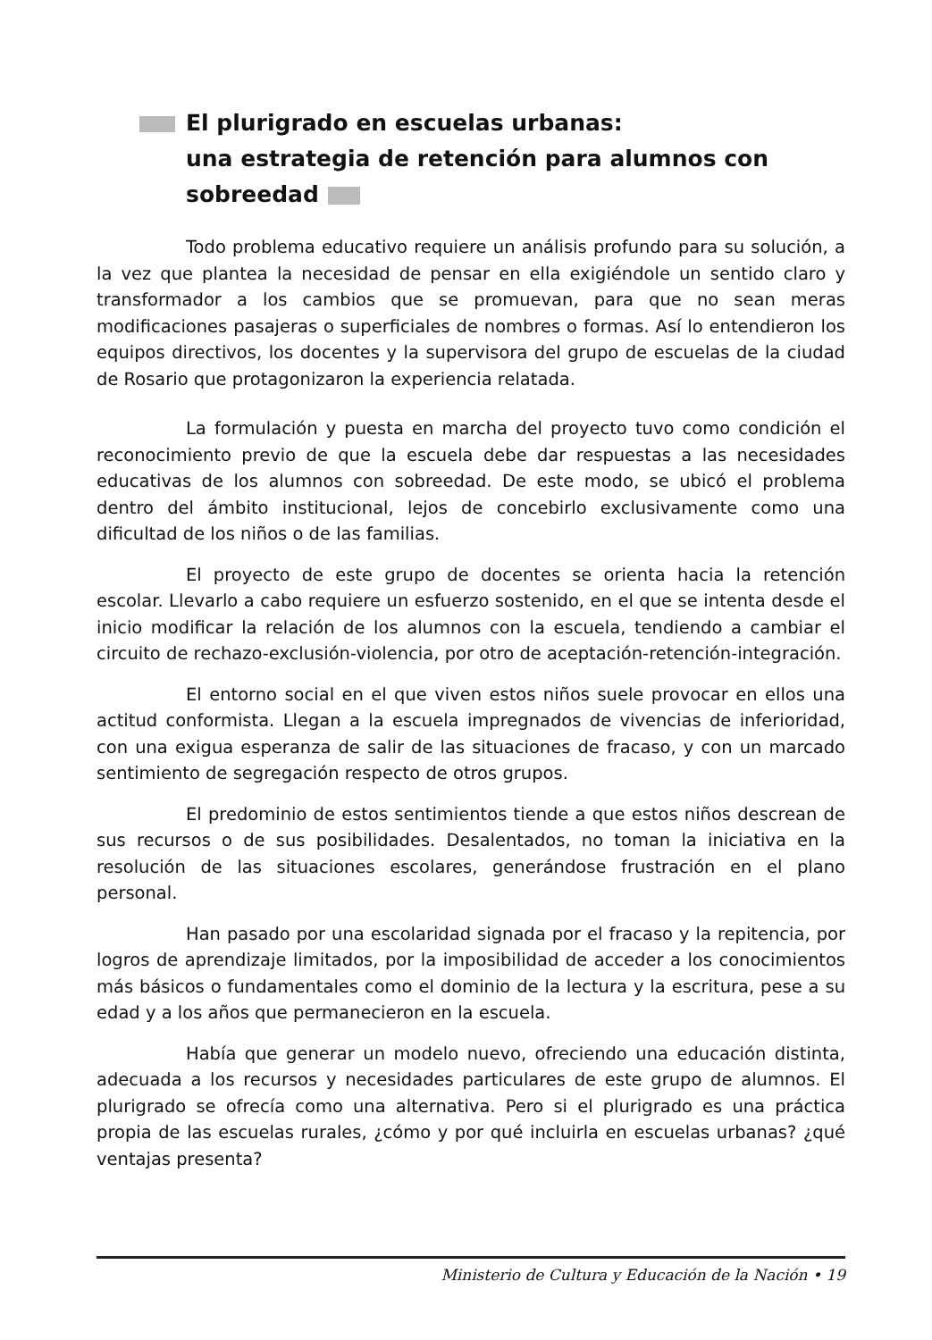El plurigrado en escuelas urbanas:
una estrategia de retención para alumnos con sobreedad
Todo problema educativo requiere un análisis profundo para su solución, a la vez que plantea la necesidad de pensar en ella exigiéndole un sentido claro y transformador a los cambios que se promuevan, para que no sean meras modificaciones pasajeras o superficiales de nombres o formas. Así lo entendieron los equipos directivos, los docentes y la supervisora del grupo de escuelas de la ciudad de Rosario que protagonizaron la experiencia relatada.
La formulación y puesta en marcha del proyecto tuvo como condición el reconocimiento previo de que la escuela debe dar respuestas a las necesidades educativas de los alumnos con sobreedad. De este modo, se ubicó el problema dentro del ámbito institucional, lejos de concebirlo exclusivamente como una dificultad de los niños o de las familias.
El proyecto de este grupo de docentes se orienta hacia la retención escolar. Llevarlo a cabo requiere un esfuerzo sostenido, en el que se intenta desde el inicio modificar la relación de los alumnos con la escuela, tendiendo a cambiar el circuito de rechazo-exclusión-violencia, por otro de aceptación-retención-integración.
El entorno social en el que viven estos niños suele provocar en ellos una actitud conformista. Llegan a la escuela impregnados de vivencias de inferioridad, con una exigua esperanza de salir de las situaciones de fracaso, y con un marcado sentimiento de segregación respecto de otros grupos.
El predominio de estos sentimientos tiende a que estos niños descrean de sus recursos o de sus posibilidades. Desalentados, no toman la iniciativa en la resolución de las situaciones escolares, generándose frustración en el plano personal.
Han pasado por una escolaridad signada por el fracaso y la repitencia, por logros de aprendizaje limitados, por la imposibilidad de acceder a los conocimientos más básicos o fundamentales como el dominio de la lectura y la escritura, pese a su edad y a los años que permanecieron en la escuela.
Había que generar un modelo nuevo, ofreciendo una educación distinta, adecuada a los recursos y necesidades particulares de este grupo de alumnos. El plurigrado se ofrecía como una alternativa. Pero si el plurigrado es una práctica propia de las escuelas rurales, ¿cómo y por qué incluirla en escuelas urbanas? ¿qué ventajas presenta?
Ministerio de Cultura y Educación de la Nación • 19